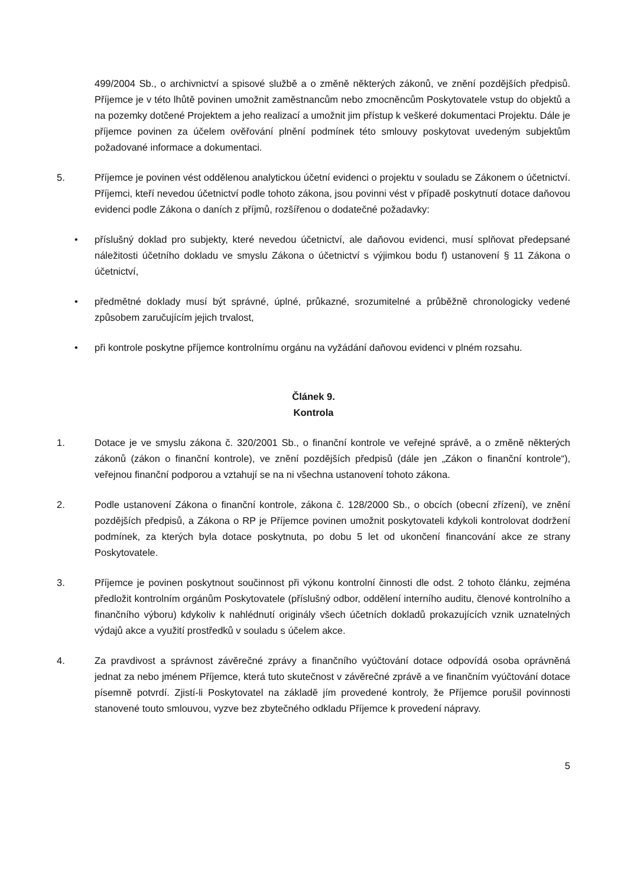499/2004 Sb., o archivnictví a spisové službě a o změně některých zákonů, ve znění pozdějších předpisů. Příjemce je v této lhůtě povinen umožnit zaměstnancům nebo zmocněncům Poskytovatele vstup do objektů a na pozemky dotčené Projektem a jeho realizací a umožnit jim přístup k veškeré dokumentaci Projektu. Dále je příjemce povinen za účelem ověřování plnění podmínek této smlouvy poskytovat uvedeným subjektům požadované informace a dokumentaci.
5. Příjemce je povinen vést oddělenou analytickou účetní evidenci o projektu v souladu se Zákonem o účetnictví. Příjemci, kteří nevedou účetnictví podle tohoto zákona, jsou povinni vést v případě poskytnutí dotace daňovou evidenci podle Zákona o daních z příjmů, rozšířenou o dodatečné požadavky:
• příslušný doklad pro subjekty, které nevedou účetnictví, ale daňovou evidenci, musí splňovat předepsané náležitosti účetního dokladu ve smyslu Zákona o účetnictví s výjimkou bodu f) ustanovení § 11 Zákona o účetnictví,
• předmětné doklady musí být správné, úplné, průkazné, srozumitelné a průběžně chronologicky vedené způsobem zaručujícím jejich trvalost,
• při kontrole poskytne příjemce kontrolnímu orgánu na vyžádání daňovou evidenci v plném rozsahu.
Článek 9.
Kontrola
1. Dotace je ve smyslu zákona č. 320/2001 Sb., o finanční kontrole ve veřejné správě, a o změně některých zákonů (zákon o finanční kontrole), ve znění pozdějších předpisů (dále jen „Zákon o finanční kontrole“), veřejnou finanční podporou a vztahují se na ni všechna ustanovení tohoto zákona.
2. Podle ustanovení Zákona o finanční kontrole, zákona č. 128/2000 Sb., o obcích (obecní zřízení), ve znění pozdějších předpisů, a Zákona o RP je Příjemce povinen umožnit poskytovateli kdykoli kontrolovat dodržení podmínek, za kterých byla dotace poskytnuta, po dobu 5 let od ukončení financování akce ze strany Poskytovatele.
3. Příjemce je povinen poskytnout součinnost při výkonu kontrolní činnosti dle odst. 2 tohoto článku, zejména předložit kontrolním orgánům Poskytovatele (příslušný odbor, oddělení interního auditu, členové kontrolního a finančního výboru) kdykoliv k nahlédnutí originály všech účetních dokladů prokazujících vznik uznatelných výdajů akce a využití prostředků v souladu s účelem akce.
4. Za pravdivost a správnost závěrečné zprávy a finančního vyúčtování dotace odpovídá osoba oprávněná jednat za nebo jménem Příjemce, která tuto skutečnost v závěrečné zprávě a ve finančním vyúčtování dotace písemně potvrdí. Zjistí-li Poskytovatel na základě jím provedené kontroly, že Příjemce porušil povinnosti stanovené touto smlouvou, vyzve bez zbytečného odkladu Příjemce k provedení nápravy.
5